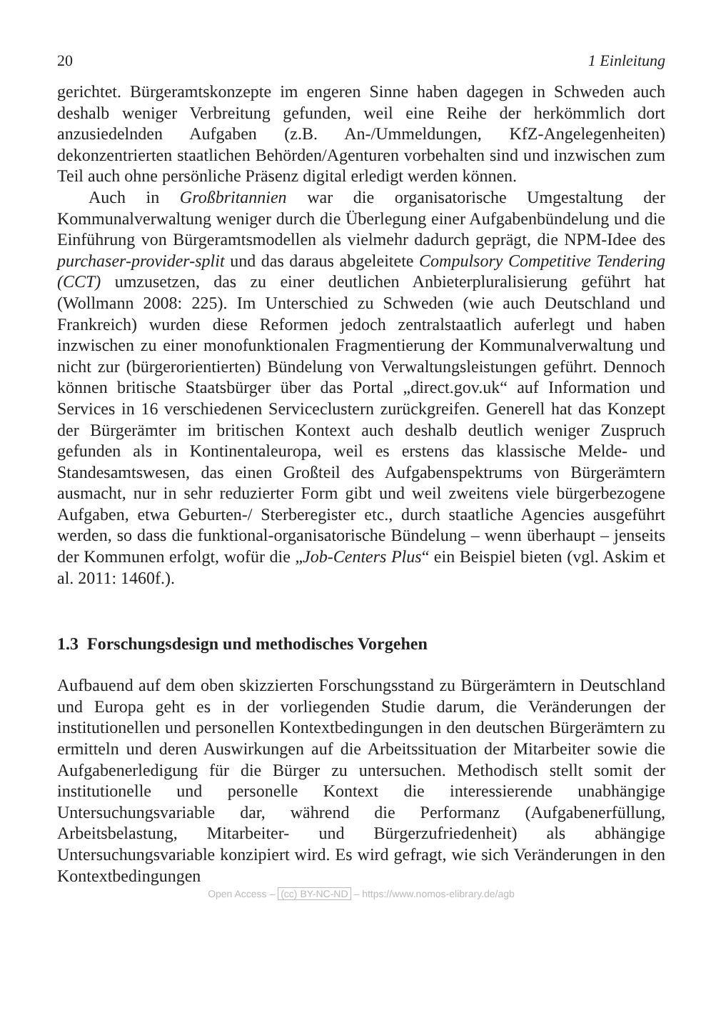20 1 Einleitung
gerichtet. Bürgeramtskonzepte im engeren Sinne haben dagegen in Schweden auch deshalb weniger Verbreitung gefunden, weil eine Reihe der herkömmlich dort anzusiedelnden Aufgaben (z.B. An-/Ummeldungen, KfZ-Angelegenheiten) dekonzentrierten staatlichen Behörden/Agenturen vorbehalten sind und inzwischen zum Teil auch ohne persönliche Präsenz digital erledigt werden können.
Auch in Großbritannien war die organisatorische Umgestaltung der Kommunalverwaltung weniger durch die Überlegung einer Aufgabenbündelung und die Einführung von Bürgeramtsmodellen als vielmehr dadurch geprägt, die NPM-Idee des purchaser-provider-split und das daraus abgeleitete Compulsory Competitive Tendering (CCT) umzusetzen, das zu einer deutlichen Anbieterpluralisierung geführt hat (Wollmann 2008: 225). Im Unterschied zu Schweden (wie auch Deutschland und Frankreich) wurden diese Reformen jedoch zentralstaatlich auferlegt und haben inzwischen zu einer monofunktionalen Fragmentierung der Kommunalverwaltung und nicht zur (bürgerorientierten) Bündelung von Verwaltungsleistungen geführt. Dennoch können britische Staatsbürger über das Portal „direct.gov.uk“ auf Information und Services in 16 verschiedenen Serviceclustern zurückgreifen. Generell hat das Konzept der Bürgerämter im britischen Kontext auch deshalb deutlich weniger Zuspruch gefunden als in Kontinentaleuropa, weil es erstens das klassische Melde- und Standesamtswesen, das einen Großteil des Aufgabenspektrums von Bürgerämtern ausmacht, nur in sehr reduzierter Form gibt und weil zweitens viele bürgerbezogene Aufgaben, etwa Geburten-/ Sterberegister etc., durch staatliche Agencies ausgeführt werden, so dass die funktional-organisatorische Bündelung – wenn überhaupt – jenseits der Kommunen erfolgt, wofür die „Job-Centers Plus“ ein Beispiel bieten (vgl. Askim et al. 2011: 1460f.).
1.3 Forschungsdesign und methodisches Vorgehen
Aufbauend auf dem oben skizzierten Forschungsstand zu Bürgerämtern in Deutschland und Europa geht es in der vorliegenden Studie darum, die Veränderungen der institutionellen und personellen Kontextbedingungen in den deutschen Bürgerämtern zu ermitteln und deren Auswirkungen auf die Arbeitssituation der Mitarbeiter sowie die Aufgabenerledigung für die Bürger zu untersuchen. Methodisch stellt somit der institutionelle und personelle Kontext die interessierende unabhängige Untersuchungsvariable dar, während die Performanz (Aufgabenerfüllung, Arbeitsbelastung, Mitarbeiter- und Bürgerzufriedenheit) als abhängige Untersuchungsvariable konzipiert wird. Es wird gefragt, wie sich Veränderungen in den Kontextbedingungen
Open Access – (cc) BY-NC-ND – https://www.nomos-elibrary.de/agb